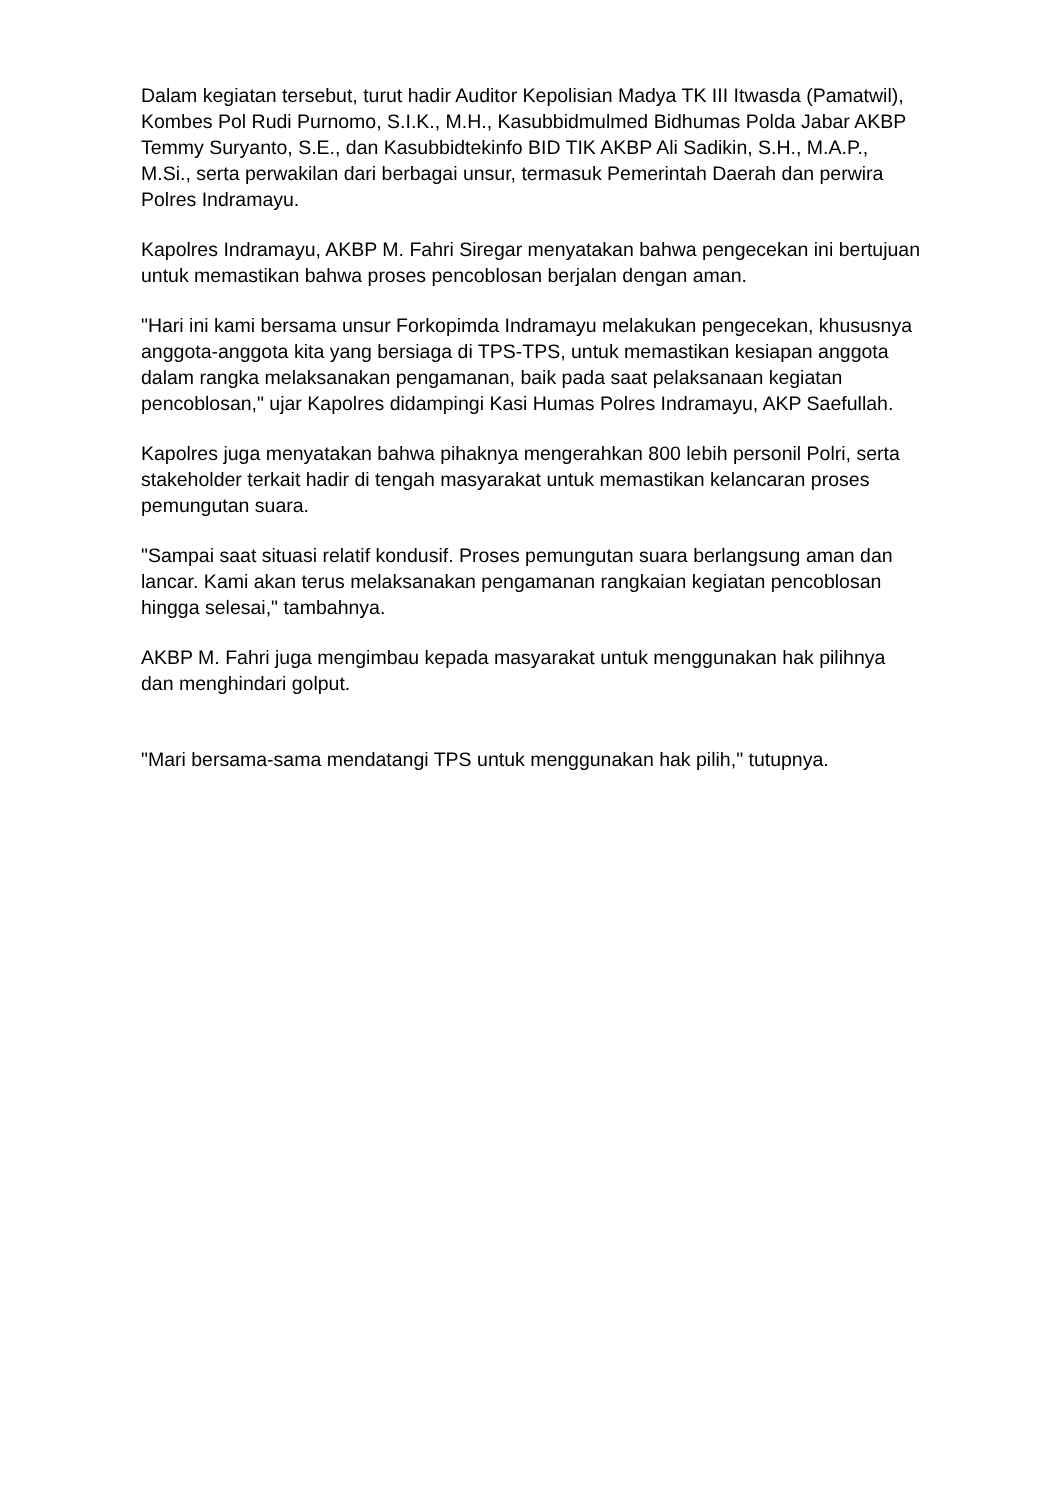Dalam kegiatan tersebut, turut hadir Auditor Kepolisian Madya TK III Itwasda (Pamatwil), Kombes Pol Rudi Purnomo, S.I.K., M.H., Kasubbidmulmed Bidhumas Polda Jabar AKBP Temmy Suryanto, S.E., dan Kasubbidtekinfo BID TIK AKBP Ali Sadikin, S.H., M.A.P., M.Si., serta perwakilan dari berbagai unsur, termasuk Pemerintah Daerah dan perwira Polres Indramayu.
Kapolres Indramayu, AKBP M. Fahri Siregar menyatakan bahwa pengecekan ini bertujuan untuk memastikan bahwa proses pencoblosan berjalan dengan aman.
"Hari ini kami bersama unsur Forkopimda Indramayu melakukan pengecekan, khususnya anggota-anggota kita yang bersiaga di TPS-TPS, untuk memastikan kesiapan anggota dalam rangka melaksanakan pengamanan, baik pada saat pelaksanaan kegiatan pencoblosan," ujar Kapolres didampingi Kasi Humas Polres Indramayu, AKP Saefullah.
Kapolres juga menyatakan bahwa pihaknya mengerahkan 800 lebih personil Polri, serta stakeholder terkait hadir di tengah masyarakat untuk memastikan kelancaran proses pemungutan suara.
"Sampai saat situasi relatif kondusif. Proses pemungutan suara berlangsung aman dan lancar. Kami akan terus melaksanakan pengamanan rangkaian kegiatan pencoblosan hingga selesai," tambahnya.
AKBP M. Fahri juga mengimbau kepada masyarakat untuk menggunakan hak pilihnya dan menghindari golput.
"Mari bersama-sama mendatangi TPS untuk menggunakan hak pilih," tutupnya.